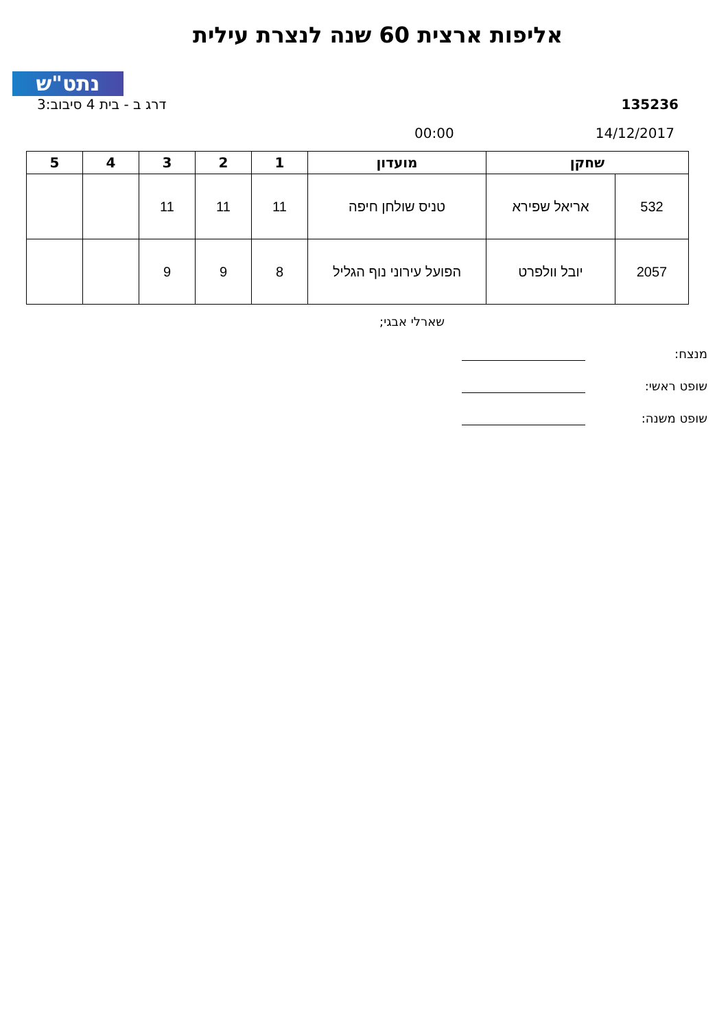נתט"ש
אליפות ארצית 60 שנה לנצרת עילית
135236 דרג ב - בית 4 סיבוב:3
14/12/2017 00:00
| שחקן | | מועדון | 1 | 2 | 3 | 4 | 5 |
| --- | --- | --- | --- | --- | --- | --- | --- |
| 532 | אריאל שפירא | טניס שולחן חיפה | 11 | 11 | 11 | | |
| 2057 | יובל וולפרט | הפועל עירוני נוף הגליל | 8 | 9 | 9 | | |
שארלי אבגי;
מנצח:
שופט ראשי:
שופט משנה: